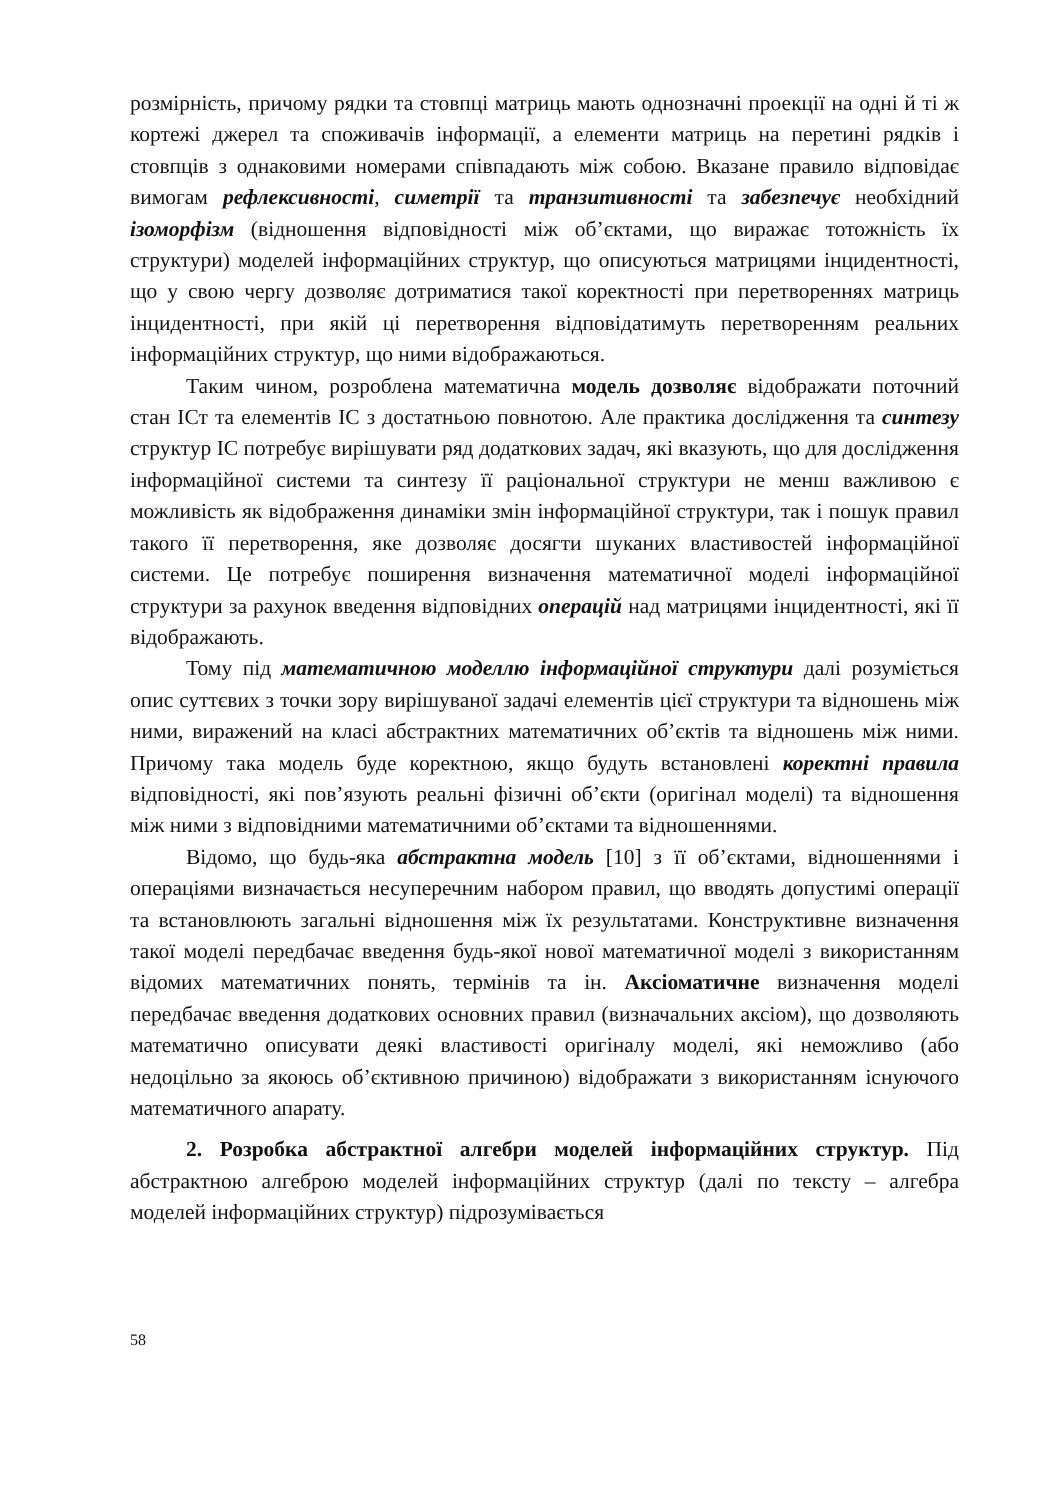розмірність, причому рядки та стовпці матриць мають однозначні проекції на одні й ті ж кортежі джерел та споживачів інформації, а елементи матриць на перетині рядків і стовпців з однаковими номерами співпадають між собою. Вказане правило відповідає вимогам рефлексивності, симетрії та транзитивності та забезпечує необхідний ізоморфізм (відношення відповідності між об’єктами, що виражає тотожність їх структури) моделей інформаційних структур, що описуються матрицями інцидентності, що у свою чергу дозволяє дотриматися такої коректності при перетвореннях матриць інцидентності, при якій ці перетворення відповідатимуть перетворенням реальних інформаційних структур, що ними відображаються.
Таким чином, розроблена математична модель дозволяє відображати поточний стан ІСт та елементів ІС з достатньою повнотою. Але практика дослідження та синтезу структур ІС потребує вирішувати ряд додаткових задач, які вказують, що для дослідження інформаційної системи та синтезу її раціональної структури не менш важливою є можливість як відображення динаміки змін інформаційної структури, так і пошук правил такого її перетворення, яке дозволяє досягти шуканих властивостей інформаційної системи. Це потребує поширення визначення математичної моделі інформаційної структури за рахунок введення відповідних операцій над матрицями інцидентності, які її відображають.
Тому під математичною моделлю інформаційної структури далі розуміється опис суттєвих з точки зору вирішуваної задачі елементів цієї структури та відношень між ними, виражений на класі абстрактних математичних об’єктів та відношень між ними. Причому така модель буде коректною, якщо будуть встановлені коректні правила відповідності, які пов’язують реальні фізичні об’єкти (оригінал моделі) та відношення між ними з відповідними математичними об’єктами та відношеннями.
Відомо, що будь-яка абстрактна модель [10] з її об’єктами, відношеннями і операціями визначається несуперечним набором правил, що вводять допустимі операції та встановлюють загальні відношення між їх результатами. Конструктивне визначення такої моделі передбачає введення будь-якої нової математичної моделі з використанням відомих математичних понять, термінів та ін. Аксіоматичне визначення моделі передбачає введення додаткових основних правил (визначальних аксіом), що дозволяють математично описувати деякі властивості оригіналу моделі, які неможливо (або недоцільно за якоюсь об’єктивною причиною) відображати з використанням існуючого математичного апарату.
2. Розробка абстрактної алгебри моделей інформаційних структур. Під абстрактною алгеброю моделей інформаційних структур (далі по тексту – алгебра моделей інформаційних структур) підрозумівається
58